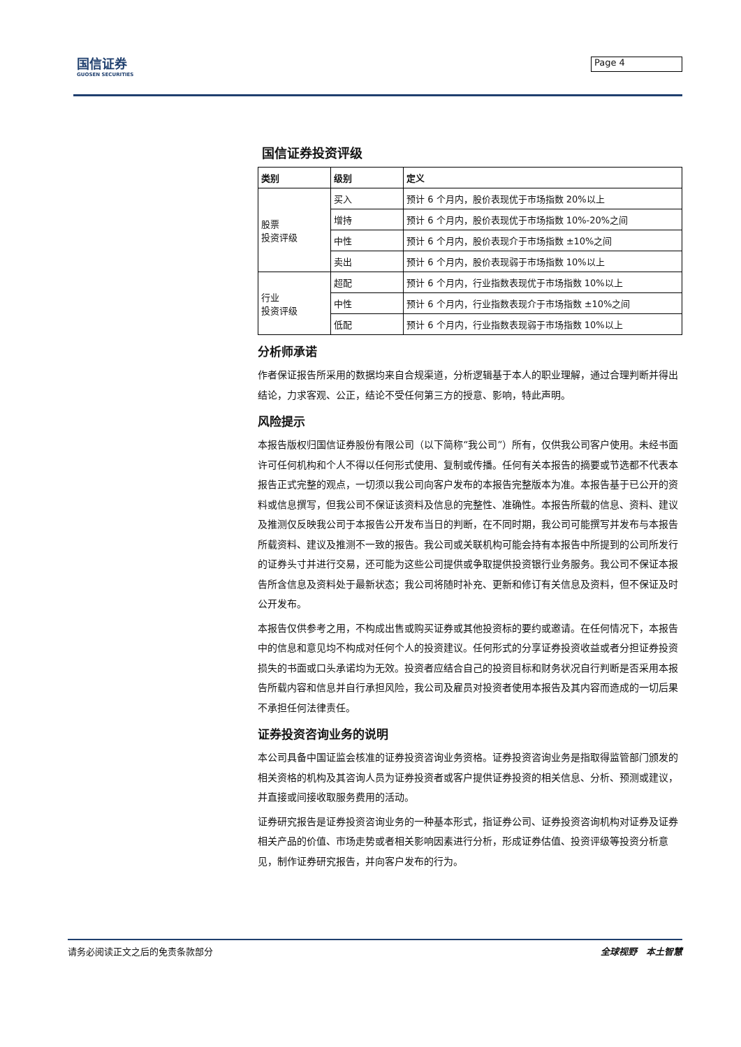国信证券
GUOSEN SECURITIES
Page 4
国信证券投资评级
| 类别 | 级别 | 定义 |
| --- | --- | --- |
| 股票 投资评级 | 买入 | 预计 6 个月内，股价表现优于市场指数 20%以上 |
| | 增持 | 预计 6 个月内，股价表现优于市场指数 10%-20%之间 |
| | 中性 | 预计 6 个月内，股价表现介于市场指数 ±10%之间 |
| | 卖出 | 预计 6 个月内，股价表现弱于市场指数 10%以上 |
| 行业 投资评级 | 超配 | 预计 6 个月内，行业指数表现优于市场指数 10%以上 |
| | 中性 | 预计 6 个月内，行业指数表现介于市场指数 ±10%之间 |
| | 低配 | 预计 6 个月内，行业指数表现弱于市场指数 10%以上 |
分析师承诺
作者保证报告所采用的数据均来自合规渠道，分析逻辑基于本人的职业理解，通过合理判断并得出结论，力求客观、公正，结论不受任何第三方的授意、影响，特此声明。
风险提示
本报告版权归国信证券股份有限公司（以下简称“我公司”）所有，仅供我公司客户使用。未经书面许可任何机构和个人不得以任何形式使用、复制或传播。任何有关本报告的摘要或节选都不代表本报告正式完整的观点，一切须以我公司向客户发布的本报告完整版本为准。本报告基于已公开的资料或信息撰写，但我公司不保证该资料及信息的完整性、准确性。本报告所载的信息、资料、建议及推测仅反映我公司于本报告公开发布当日的判断，在不同时期，我公司可能撰写并发布与本报告所载资料、建议及推测不一致的报告。我公司或关联机构可能会持有本报告中所提到的公司所发行的证券头寸并进行交易，还可能为这些公司提供或争取提供投资银行业务服务。我公司不保证本报告所含信息及资料处于最新状态；我公司将随时补充、更新和修订有关信息及资料，但不保证及时公开发布。
本报告仅供参考之用，不构成出售或购买证券或其他投资标的要约或邀请。在任何情况下，本报告中的信息和意见均不构成对任何个人的投资建议。任何形式的分享证券投资收益或者分担证券投资损失的书面或口头承诺均为无效。投资者应结合自己的投资目标和财务状况自行判断是否采用本报告所载内容和信息并自行承担风险，我公司及雇员对投资者使用本报告及其内容而造成的一切后果不承担任何法律责任。
证券投资咨询业务的说明
本公司具备中国证监会核准的证券投资咨询业务资格。证券投资咨询业务是指取得监管部门颁发的相关资格的机构及其咨询人员为证券投资者或客户提供证券投资的相关信息、分析、预测或建议，并直接或间接收取服务费用的活动。
证券研究报告是证券投资咨询业务的一种基本形式，指证券公司、证券投资咨询机构对证券及证券相关产品的价值、市场走势或者相关影响因素进行分析，形成证券估值、投资评级等投资分析意见，制作证券研究报告，并向客户发布的行为。
请务必阅读正文之后的免责条款部分 全球视野　本土智慧